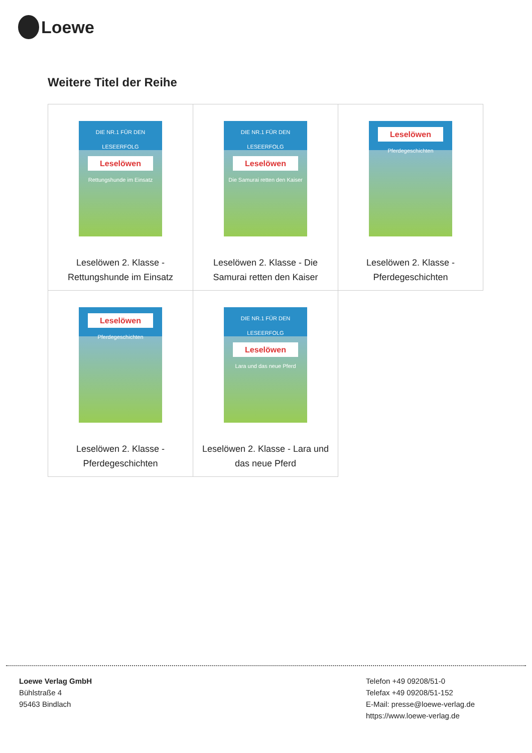Loewe
Weitere Titel der Reihe
| DIE NR.1 FÜR DEN LESEERFOLG Leselöwen Rettungshunde im Einsatz Leselöwen 2. Klasse - Rettungshunde im Einsatz | DIE NR.1 FÜR DEN LESEERFOLG Leselöwen Die Samurai retten den Kaiser Leselöwen 2. Klasse - Die Samurai retten den Kaiser | Leselöwen Pferdegeschichten Leselöwen 2. Klasse - Pferdegeschichten |
| Leselöwen Pferdegeschichten Leselöwen 2. Klasse - Pferdegeschichten | DIE NR.1 FÜR DEN LESEERFOLG Leselöwen Lara und das neue Pferd Leselöwen 2. Klasse - Lara und das neue Pferd | |
Loewe Verlag GmbH
Bühlstraße 4
95463 Bindlach
Telefon +49 09208/51-0
Telefax +49 09208/51-152
E-Mail: presse@loewe-verlag.de
https://www.loewe-verlag.de